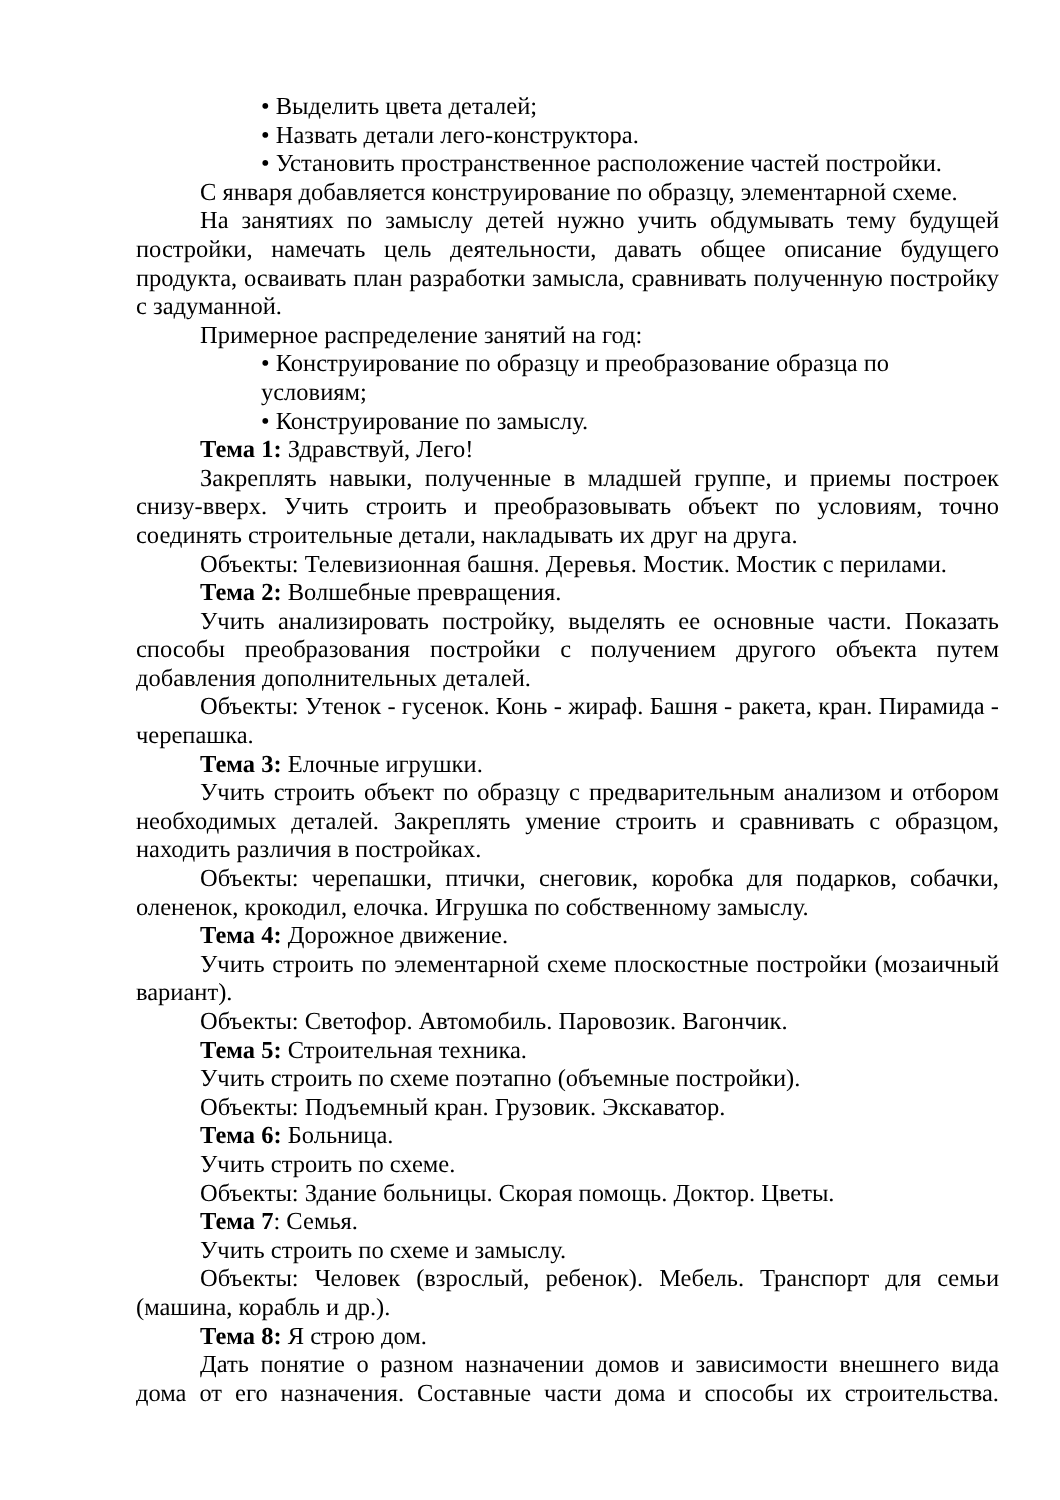• Выделить цвета деталей;
• Назвать детали лего-конструктора.
• Установить пространственное расположение частей постройки.
С января добавляется конструирование по образцу, элементарной схеме.
На занятиях по замыслу детей нужно учить обдумывать тему будущей постройки, намечать цель деятельности, давать общее описание будущего продукта, осваивать план разработки замысла, сравнивать полученную постройку с задуманной.
Примерное распределение занятий на год:
• Конструирование по образцу и преобразование образца по условиям;
• Конструирование по замыслу.
Тема 1: Здравствуй, Лего!
Закреплять навыки, полученные в младшей группе, и приемы построек снизу-вверх. Учить строить и преобразовывать объект по условиям, точно соединять строительные детали, накладывать их друг на друга.
Объекты: Телевизионная башня. Деревья. Мостик. Мостик с перилами.
Тема 2: Волшебные превращения.
Учить анализировать постройку, выделять ее основные части. Показать способы преобразования постройки с получением другого объекта путем добавления дополнительных деталей.
Объекты: Утенок - гусенок. Конь - жираф. Башня - ракета, кран. Пирамида - черепашка.
Тема 3: Елочные игрушки.
Учить строить объект по образцу с предварительным анализом и отбором необходимых деталей. Закреплять умение строить и сравнивать с образцом, находить различия в постройках.
Объекты: черепашки, птички, снеговик, коробка для подарков, собачки, олененок, крокодил, елочка. Игрушка по собственному замыслу.
Тема 4: Дорожное движение.
Учить строить по элементарной схеме плоскостные постройки (мозаичный вариант).
Объекты: Светофор. Автомобиль. Паровозик. Вагончик.
Тема 5: Строительная техника.
Учить строить по схеме поэтапно (объемные постройки).
Объекты: Подъемный кран. Грузовик. Экскаватор.
Тема 6: Больница.
Учить строить по схеме.
Объекты: Здание больницы. Скорая помощь. Доктор. Цветы.
Тема 7: Семья.
Учить строить по схеме и замыслу.
Объекты: Человек (взрослый, ребенок). Мебель. Транспорт для семьи (машина, корабль и др.).
Тема 8: Я строю дом.
Дать понятие о разном назначении домов и зависимости внешнего вида дома от его назначения. Составные части дома и способы их строительства.